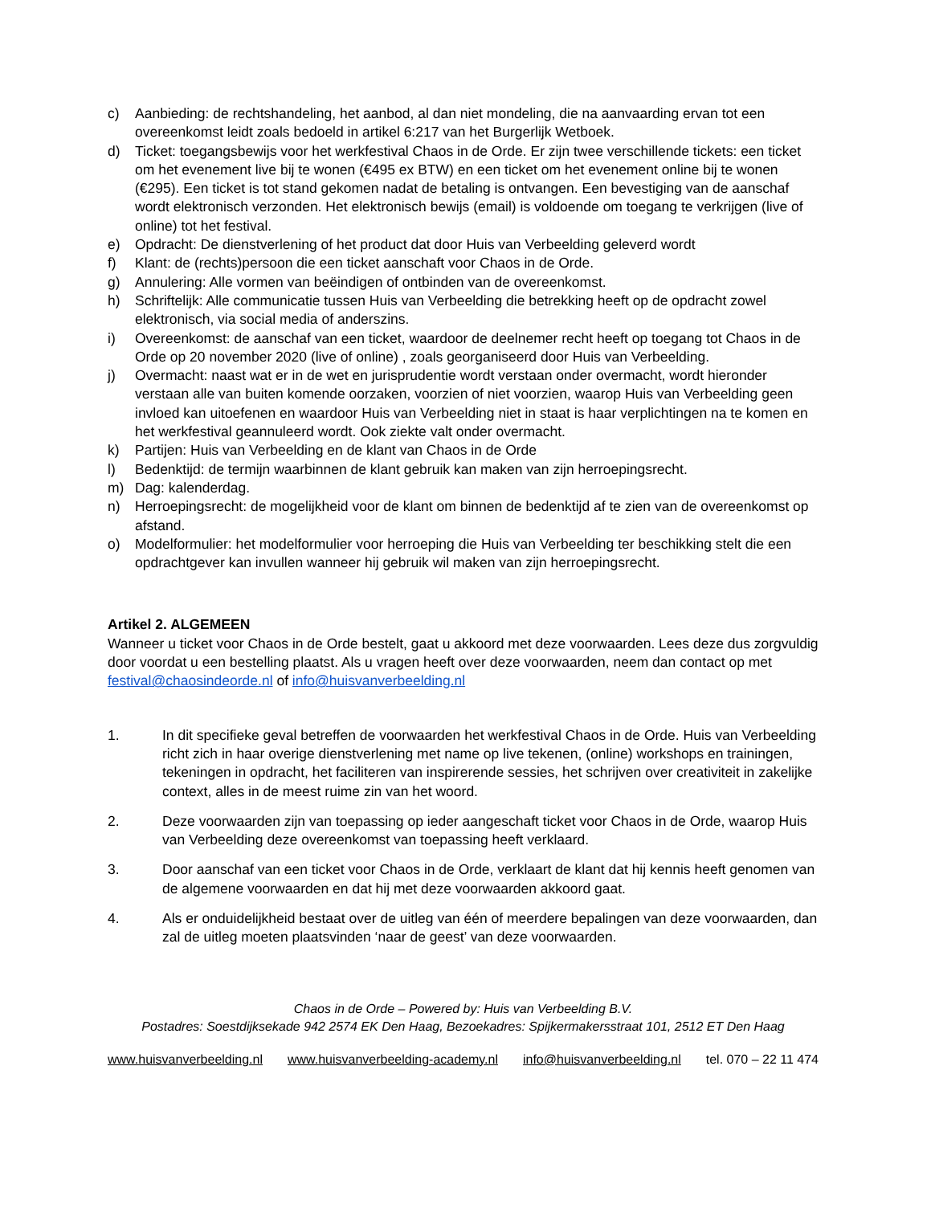c) Aanbieding: de rechtshandeling, het aanbod, al dan niet mondeling, die na aanvaarding ervan tot een overeenkomst leidt zoals bedoeld in artikel 6:217 van het Burgerlijk Wetboek.
d) Ticket: toegangsbewijs voor het werkfestival Chaos in de Orde. Er zijn twee verschillende tickets: een ticket om het evenement live bij te wonen (€495 ex BTW) en een ticket om het evenement online bij te wonen (€295). Een ticket is tot stand gekomen nadat de betaling is ontvangen. Een bevestiging van de aanschaf wordt elektronisch verzonden. Het elektronisch bewijs (email) is voldoende om toegang te verkrijgen (live of online) tot het festival.
e) Opdracht: De dienstverlening of het product dat door Huis van Verbeelding geleverd wordt
f) Klant: de (rechts)persoon die een ticket aanschaft voor Chaos in de Orde.
g) Annulering: Alle vormen van beëindigen of ontbinden van de overeenkomst.
h) Schriftelijk: Alle communicatie tussen Huis van Verbeelding die betrekking heeft op de opdracht zowel elektronisch, via social media of anderszins.
i) Overeenkomst: de aanschaf van een ticket, waardoor de deelnemer recht heeft op toegang tot Chaos in de Orde op 20 november 2020 (live of online) , zoals georganiseerd door Huis van Verbeelding.
j) Overmacht: naast wat er in de wet en jurisprudentie wordt verstaan onder overmacht, wordt hieronder verstaan alle van buiten komende oorzaken, voorzien of niet voorzien, waarop Huis van Verbeelding geen invloed kan uitoefenen en waardoor Huis van Verbeelding niet in staat is haar verplichtingen na te komen en het werkfestival geannuleerd wordt. Ook ziekte valt onder overmacht.
k) Partijen: Huis van Verbeelding en de klant van Chaos in de Orde
l) Bedenktijd: de termijn waarbinnen de klant gebruik kan maken van zijn herroepingsrecht.
m) Dag: kalenderdag.
n) Herroepingsrecht: de mogelijkheid voor de klant om binnen de bedenktijd af te zien van de overeenkomst op afstand.
o) Modelformulier: het modelformulier voor herroeping die Huis van Verbeelding ter beschikking stelt die een opdrachtgever kan invullen wanneer hij gebruik wil maken van zijn herroepingsrecht.
Artikel 2. ALGEMEEN
Wanneer u ticket voor Chaos in de Orde bestelt, gaat u akkoord met deze voorwaarden. Lees deze dus zorgvuldig door voordat u een bestelling plaatst. Als u vragen heeft over deze voorwaarden, neem dan contact op met festival@chaosindeorde.nl of info@huisvanverbeelding.nl
1. In dit specifieke geval betreffen de voorwaarden het werkfestival Chaos in de Orde. Huis van Verbeelding richt zich in haar overige dienstverlening met name op live tekenen, (online) workshops en trainingen, tekeningen in opdracht, het faciliteren van inspirerende sessies, het schrijven over creativiteit in zakelijke context, alles in de meest ruime zin van het woord.
2. Deze voorwaarden zijn van toepassing op ieder aangeschaft ticket voor Chaos in de Orde, waarop Huis van Verbeelding deze overeenkomst van toepassing heeft verklaard.
3. Door aanschaf van een ticket voor Chaos in de Orde, verklaart de klant dat hij kennis heeft genomen van de algemene voorwaarden en dat hij met deze voorwaarden akkoord gaat.
4. Als er onduidelijkheid bestaat over de uitleg van één of meerdere bepalingen van deze voorwaarden, dan zal de uitleg moeten plaatsvinden ‘naar de geest’ van deze voorwaarden.
Chaos in de Orde – Powered by: Huis van Verbeelding B.V.
Postadres: Soestdijksekade 942 2574 EK Den Haag, Bezoekadres: Spijkermakersstraat 101, 2512 ET Den Haag
www.huisvanverbeelding.nl www.huisvanverbeelding-academy.nl info@huisvanverbeelding.nl tel. 070 – 22 11 474